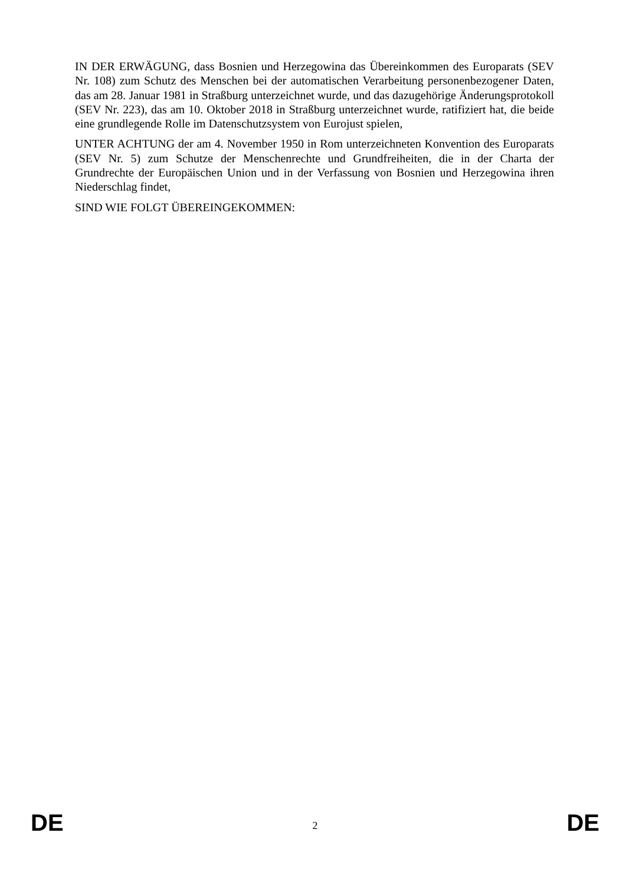IN DER ERWÄGUNG, dass Bosnien und Herzegowina das Übereinkommen des Europarats (SEV Nr. 108) zum Schutz des Menschen bei der automatischen Verarbeitung personenbezogener Daten, das am 28. Januar 1981 in Straßburg unterzeichnet wurde, und das dazugehörige Änderungsprotokoll (SEV Nr. 223), das am 10. Oktober 2018 in Straßburg unterzeichnet wurde, ratifiziert hat, die beide eine grundlegende Rolle im Datenschutzsystem von Eurojust spielen,
UNTER ACHTUNG der am 4. November 1950 in Rom unterzeichneten Konvention des Europarats (SEV Nr. 5) zum Schutze der Menschenrechte und Grundfreiheiten, die in der Charta der Grundrechte der Europäischen Union und in der Verfassung von Bosnien und Herzegowina ihren Niederschlag findet,
SIND WIE FOLGT ÜBEREINGEKOMMEN:
DE 2 DE